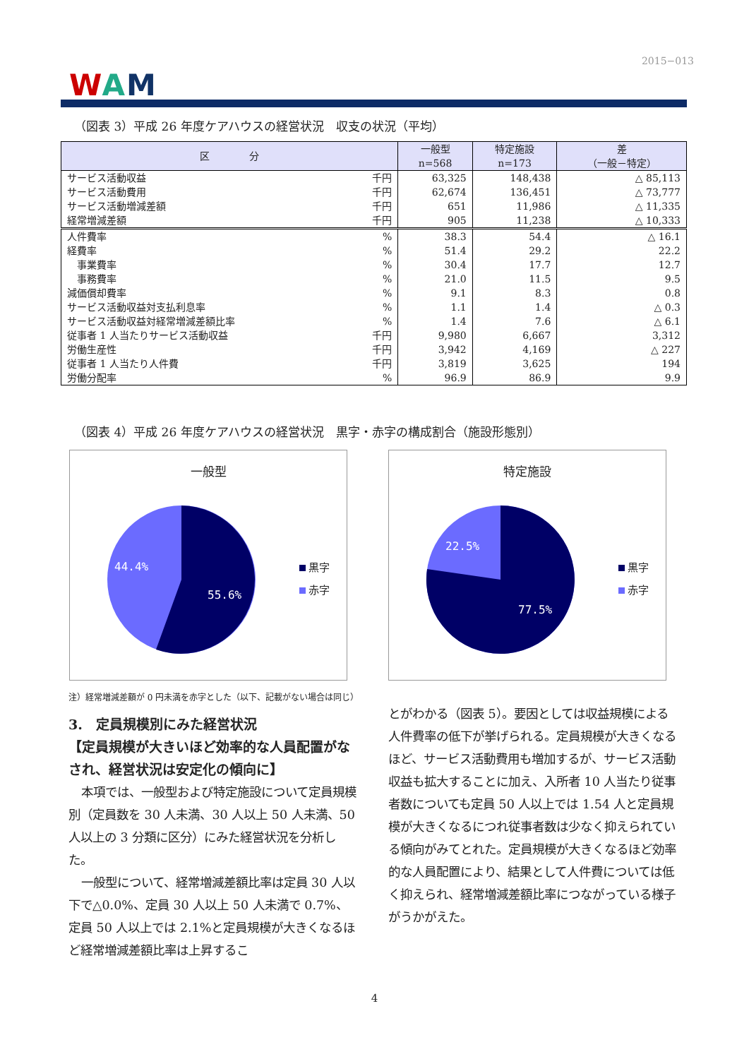2015−013
WAM
（図表 3）平成 26 年度ケアハウスの経営状況　収支の状況（平均）
| 区 分 | | 一般型 n=568 | 特定施設 n=173 | 差 （一般－特定） |
| --- | --- | --- | --- | --- |
| サービス活動収益 | 千円 | 63,325 | 148,438 | △ 85,113 |
| サービス活動費用 | 千円 | 62,674 | 136,451 | △ 73,777 |
| サービス活動増減差額 | 千円 | 651 | 11,986 | △ 11,335 |
| 経常増減差額 | 千円 | 905 | 11,238 | △ 10,333 |
| 人件費率 | % | 38.3 | 54.4 | △ 16.1 |
| 経費率 | % | 51.4 | 29.2 | 22.2 |
| 事業費率 | % | 30.4 | 17.7 | 12.7 |
| 事務費率 | % | 21.0 | 11.5 | 9.5 |
| 減価償却費率 | % | 9.1 | 8.3 | 0.8 |
| サービス活動収益対支払利息率 | % | 1.1 | 1.4 | △ 0.3 |
| サービス活動収益対経常増減差額比率 | % | 1.4 | 7.6 | △ 6.1 |
| 従事者 1 人当たりサービス活動収益 | 千円 | 9,980 | 6,667 | 3,312 |
| 労働生産性 | 千円 | 3,942 | 4,169 | △ 227 |
| 従事者 1 人当たり人件費 | 千円 | 3,819 | 3,625 | 194 |
| 労働分配率 | % | 96.9 | 86.9 | 9.9 |
（図表 4）平成 26 年度ケアハウスの経営状況　黒字・赤字の構成割合（施設形態別）
一般型
44.4%
55.6%
黒字
赤字
特定施設
22.5%
77.5%
黒字
赤字
注）経常増減差額が 0 円未満を赤字とした（以下、記載がない場合は同じ）
3.　定員規模別にみた経営状況
【定員規模が大きいほど効率的な人員配置がなされ、経営状況は安定化の傾向に】
本項では、一般型および特定施設について定員規模別（定員数を 30 人未満、30 人以上 50 人未満、50 人以上の 3 分類に区分）にみた経営状況を分析した。
一般型について、経常増減差額比率は定員 30 人以下で△0.0%、定員 30 人以上 50 人未満で 0.7%、定員 50 人以上では 2.1%と定員規模が大きくなるほど経常増減差額比率は上昇するこ
とがわかる（図表 5）。要因としては収益規模による人件費率の低下が挙げられる。定員規模が大きくなるほど、サービス活動費用も増加するが、サービス活動収益も拡大することに加え、入所者 10 人当たり従事者数についても定員 50 人以上では 1.54 人と定員規模が大きくなるにつれ従事者数は少なく抑えられている傾向がみてとれた。定員規模が大きくなるほど効率的な人員配置により、結果として人件費については低く抑えられ、経常増減差額比率につながっている様子がうかがえた。
4